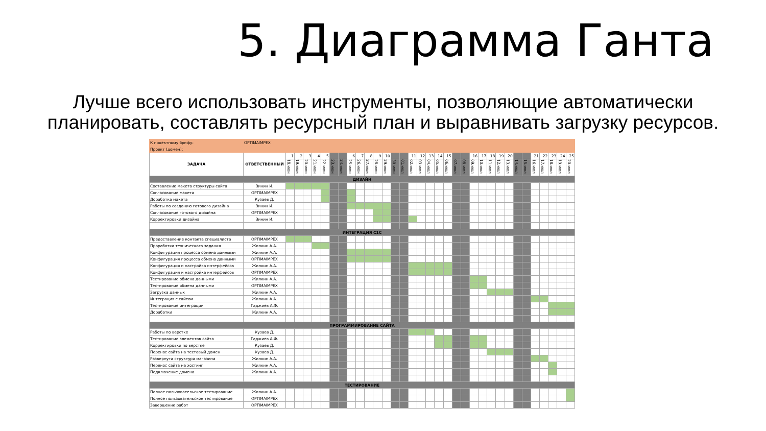5. Диаграмма Ганта
Лучше всего использовать инструменты, позволяющие автоматически
планировать, составлять ресурсный план и выравнивать загрузку ресурсов.
| К проектному брифу: | OPTIMAIMPEX | | | | | | | | | | | | | | | | | | | | | | | | | | | | | | | | | |
| Проект (домен): | | | | | | | | | | | | | | | | | | | | | | | | | | | | | | | | | | |
| ЗАДАЧА | ОТВЕТСТВЕННЫЙ | 1 | 2 | 3 | 4 | 5 | | | 6 | 7 | 8 | 9 | 10 | | | 11 | 12 | 13 | 14 | 15 | | | 16 | 17 | 18 | 19 | 20 | | | 21 | 22 | 23 | 24 | 25 |
| | | 18.июн | 19.июн | 20.июн | 21.июн | 22.июн | 23.июн | 24.июн | 25.июн | 26.июн | 27.июн | 28.июн | 29.июн | 30.июн | 01.июл | 02.июл | 03.июл | 04.июл | 05.июл | 06.июл | 07.июл | 08.июл | 09.июл | 10.июл | 11.июл | 12.июл | 13.июл | 14.июл | 15.июл | 16.июл | 17.июл | 18.июл | 19.июл | 20.июл |
| ДИЗАЙН | | | | | | | | | | | | | | | | | | | | | | | | | | | | | | | | | | |
| Составление макета структуры сайта | Зинин И. | | | | | | | | | | | | | | | | | | | | | | | | | | | | | | | | | |
| Согласование макета | OPTIMAIMPEX | | | | | | | | | | | | | | | | | | | | | | | | | | | | | | | | | |
| Доработка макета | Кузаев Д. | | | | | | | | | | | | | | | | | | | | | | | | | | | | | | | | | |
| Работы по созданию готового дизайна | Зинин И. | | | | | | | | | | | | | | | | | | | | | | | | | | | | | | | | | |
| Согласование готового дизайна | OPTIMAIMPEX | | | | | | | | | | | | | | | | | | | | | | | | | | | | | | | | | |
| Корректировки дизайна | Зинин И. | | | | | | | | | | | | | | | | | | | | | | | | | | | | | | | | | |
| ИНТЕГРАЦИЯ С1С | | | | | | | | | | | | | | | | | | | | | | | | | | | | | | | | | | |
| Предоставление контакта специалиста | OPTIMAIMPEX | | | | | | | | | | | | | | | | | | | | | | | | | | | | | | | | | |
| Проработка технического задания | Жилкин А.А. | | | | | | | | | | | | | | | | | | | | | | | | | | | | | | | | | |
| Конфигурация процесса обмена данными | Жилкин А.А. | | | | | | | | | | | | | | | | | | | | | | | | | | | | | | | | | |
| Конфигурация процесса обмена данными | OPTIMAIMPEX | | | | | | | | | | | | | | | | | | | | | | | | | | | | | | | | | |
| Конфигурация и настройка интерфейсов | Жилкин А.А. | | | | | | | | | | | | | | | | | | | | | | | | | | | | | | | | | |
| Конфигурация и настройка интерфейсов | OPTIMAIMPEX | | | | | | | | | | | | | | | | | | | | | | | | | | | | | | | | | |
| Тестирование обмена данными | Жилкин А.А. | | | | | | | | | | | | | | | | | | | | | | | | | | | | | | | | | |
| Тестирование обмена данными | OPTIMAIMPEX | | | | | | | | | | | | | | | | | | | | | | | | | | | | | | | | | |
| Загрузка данных | Жилкин А.А. | | | | | | | | | | | | | | | | | | | | | | | | | | | | | | | | | |
| Интеграция с сайтом | Жилкин А.А. | | | | | | | | | | | | | | | | | | | | | | | | | | | | | | | | | |
| Тестирование интеграции | Гаджиев А.Ф. | | | | | | | | | | | | | | | | | | | | | | | | | | | | | | | | | |
| Доработки | Жилкин А.А. | | | | | | | | | | | | | | | | | | | | | | | | | | | | | | | | | |
| ПРОГРАММИРОВАНИЕ САЙТА | | | | | | | | | | | | | | | | | | | | | | | | | | | | | | | | | | |
| Работы по верстке | Кузаев Д. | | | | | | | | | | | | | | | | | | | | | | | | | | | | | | | | | |
| Тестирование элементов сайта | Гаджиев А.Ф. | | | | | | | | | | | | | | | | | | | | | | | | | | | | | | | | | |
| Корректировки по верстке | Кузаев Д. | | | | | | | | | | | | | | | | | | | | | | | | | | | | | | | | | |
| Перенос сайта на тестовый домен | Кузаев Д. | | | | | | | | | | | | | | | | | | | | | | | | | | | | | | | | | |
| Развернута структура магазина | Жилкин А.А. | | | | | | | | | | | | | | | | | | | | | | | | | | | | | | | | | |
| Перенос сайта на хостинг | Жилкин А.А. | | | | | | | | | | | | | | | | | | | | | | | | | | | | | | | | | |
| Подключение домена | Жилкин А.А. | | | | | | | | | | | | | | | | | | | | | | | | | | | | | | | | | |
| ТЕСТИРОВАНИЕ | | | | | | | | | | | | | | | | | | | | | | | | | | | | | | | | | | |
| Полное пользовательское тестирование | Жилкин А.А. | | | | | | | | | | | | | | | | | | | | | | | | | | | | | | | | | |
| Полное пользовательское тестирование | OPTIMAIMPEX | | | | | | | | | | | | | | | | | | | | | | | | | | | | | | | | | |
| Завершение работ | OPTIMAIMPEX | | | | | | | | | | | | | | | | | | | | | | | | | | | | | | | | | |